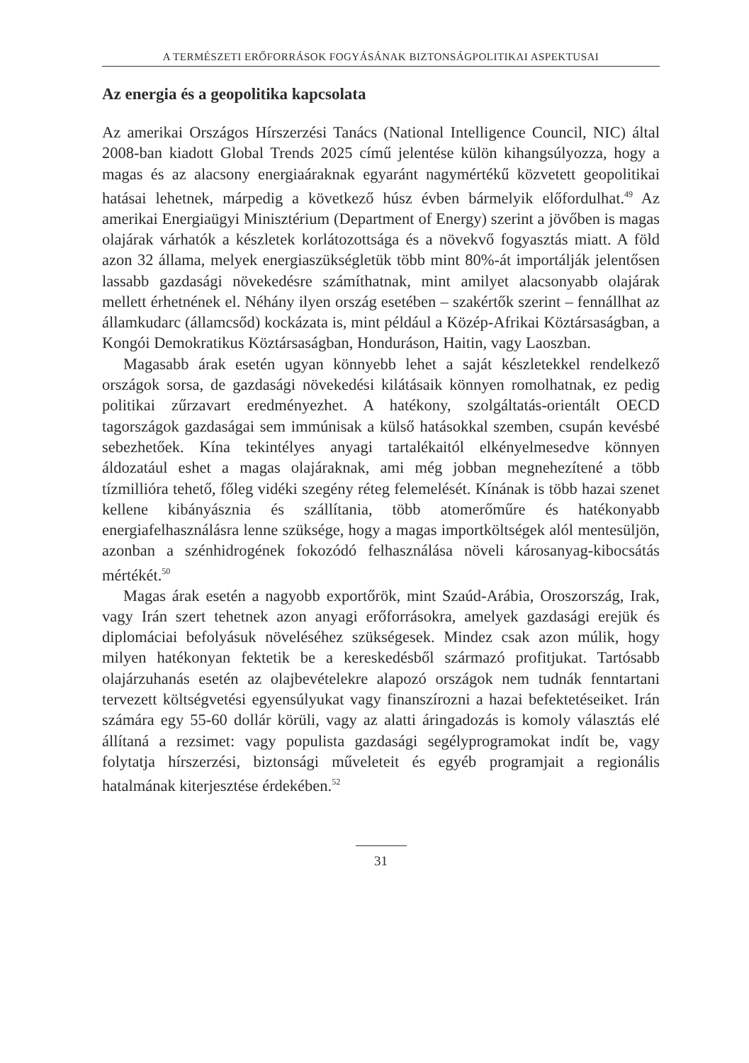A TERMÉSZETI ERŐFORRÁSOK FOGYÁSÁNAK BIZTONSÁGPOLITIKAI ASPEKTUSAI
Az energia és a geopolitika kapcsolata
Az amerikai Országos Hírszerzési Tanács (National Intelligence Council, NIC) által 2008-ban kiadott Global Trends 2025 című jelentése külön kihangsúlyozza, hogy a magas és az alacsony energiaáraknak egyaránt nagymértékű közvetett geopolitikai hatásai lehetnek, márpedig a következő húsz évben bármelyik előfordulhat.<sup>49</sup> Az amerikai Energiaügyi Minisztérium (Department of Energy) szerint a jövőben is magas olajárak várhatók a készletek korlátozottsága és a növekvő fogyasztás miatt. A föld azon 32 állama, melyek energiaszükségletük több mint 80%-át importálják jelentősen lassabb gazdasági növekedésre számíthatnak, mint amilyet alacsonyabb olajárak mellett érhetnének el. Néhány ilyen ország esetében – szakértők szerint – fennállhat az államkudarc (államcsőd) kockázata is, mint például a Közép-Afrikai Köztársaságban, a Kongói Demokratikus Köztársaságban, Honduráson, Haitin, vagy Laoszban.
Magasabb árak esetén ugyan könnyebb lehet a saját készletekkel rendelkező országok sorsa, de gazdasági növekedési kilátásaik könnyen romolhatnak, ez pedig politikai zűrzavart eredményezhet. A hatékony, szolgáltatás-orientált OECD tagországok gazdaságai sem immúnisak a külső hatásokkal szemben, csupán kevésbé sebezhetőek. Kína tekintélyes anyagi tartalékaitól elkényelmesedve könnyen áldozatául eshet a magas olajáraknak, ami még jobban megnehezítené a több tízmillióra tehető, főleg vidéki szegény réteg felemelését. Kínának is több hazai szenet kellene kibányásznia és szállítania, több atomerőműre és hatékonyabb energiafelhasználásra lenne szüksége, hogy a magas importköltségek alól mentesüljön, azonban a szénhidrogének fokozódó felhasználása növeli károsanyag-kibocsátás mértékét.<sup>50</sup>
Magas árak esetén a nagyobb exportőrök, mint Szaúd-Arábia, Oroszország, Irak, vagy Irán szert tehetnek azon anyagi erőforrásokra, amelyek gazdasági erejük és diplomáciai befolyásuk növeléséhez szükségesek. Mindez csak azon múlik, hogy milyen hatékonyan fektetik be a kereskedésből származó profitjukat. Tartósabb olajárzuhanás esetén az olajbevételekre alapozó országok nem tudnák fenntartani tervezett költségvetési egyensúlyukat vagy finanszírozni a hazai befektetéseiket. Irán számára egy 55-60 dollár körüli, vagy az alatti áringadozás is komoly választás elé állítaná a rezsimet: vagy populista gazdasági segélyprogramokat indít be, vagy folytatja hírszerzési, biztonsági műveleteit és egyéb programjait a regionális hatalmának kiterjesztése érdekében.<sup>52</sup>
31